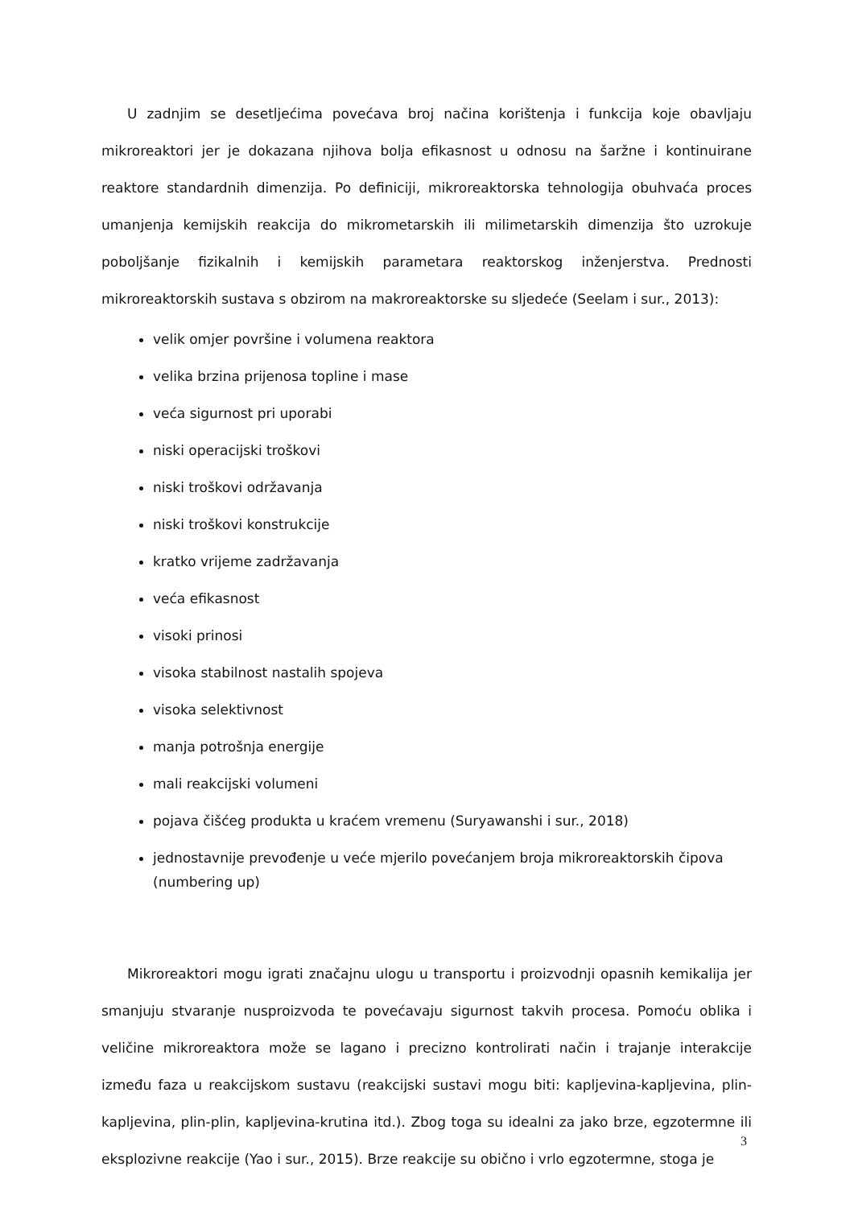U zadnjim se desetljećima povećava broj načina korištenja i funkcija koje obavljaju mikroreaktori jer je dokazana njihova bolja efikasnost u odnosu na šaržne i kontinuirane reaktore standardnih dimenzija. Po definiciji, mikroreaktorska tehnologija obuhvaća proces umanjenja kemijskih reakcija do mikrometarskih ili milimetarskih dimenzija što uzrokuje poboljšanje fizikalnih i kemijskih parametara reaktorskog inženjerstva. Prednosti mikroreaktorskih sustava s obzirom na makroreaktorske su sljedeće (Seelam i sur., 2013):
velik omjer površine i volumena reaktora
velika brzina prijenosa topline i mase
veća sigurnost pri uporabi
niski operacijski troškovi
niski troškovi održavanja
niski troškovi konstrukcije
kratko vrijeme zadržavanja
veća efikasnost
visoki prinosi
visoka stabilnost nastalih spojeva
visoka selektivnost
manja potrošnja energije
mali reakcijski volumeni
pojava čišćeg produkta u kraćem vremenu (Suryawanshi i sur., 2018)
jednostavnije prevođenje u veće mjerilo povećanjem broja mikroreaktorskih čipova (numbering up)
Mikroreaktori mogu igrati značajnu ulogu u transportu i proizvodnji opasnih kemikalija jer smanjuju stvaranje nusproizvoda te povećavaju sigurnost takvih procesa. Pomoću oblika i veličine mikroreaktora može se lagano i precizno kontrolirati način i trajanje interakcije između faza u reakcijskom sustavu (reakcijski sustavi mogu biti: kapljevina-kapljevina, plin-kapljevina, plin-plin, kapljevina-krutina itd.). Zbog toga su idealni za jako brze, egzotermne ili eksplozivne reakcije (Yao i sur., 2015). Brze reakcije su obično i vrlo egzotermne, stoga je
3